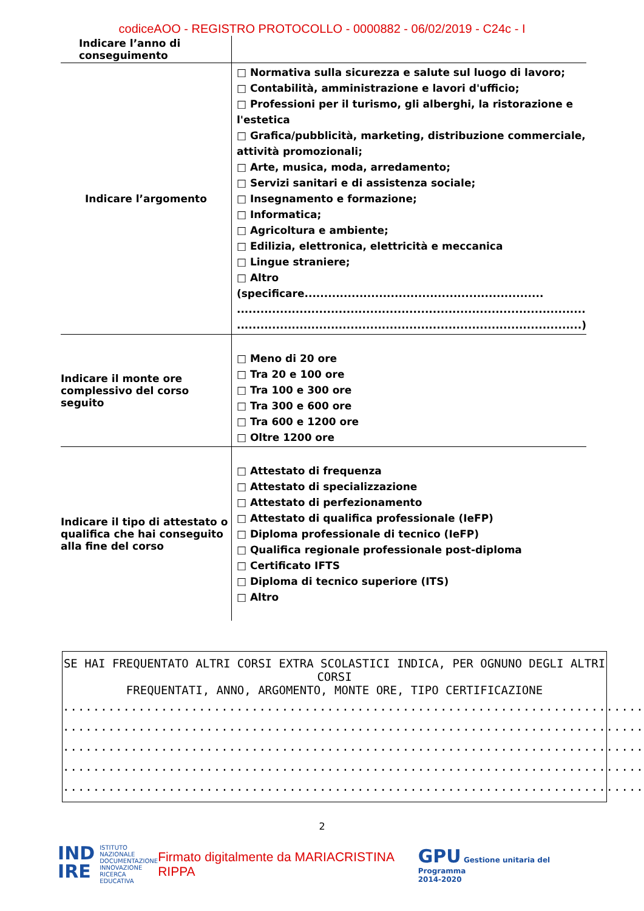codiceAOO - REGISTRO PROTOCOLLO - 0000882 - 06/02/2019 - C24c - I
| Indicare l’anno di conseguimento | |
| Indicare l’argomento | □ Normativa sulla sicurezza e salute sul luogo di lavoro; □ Contabilità, amministrazione e lavori d'ufficio; □ Professioni per il turismo, gli alberghi, la ristorazione e l'estetica □ Grafica/pubblicità, marketing, distribuzione commerciale, attività promozionali; □ Arte, musica, moda, arredamento; □ Servizi sanitari e di assistenza sociale; □ Insegnamento e formazione; □ Informatica; □ Agricoltura e ambiente; □ Edilizia, elettronica, elettricità e meccanica □ Lingue straniere; □ Altro (specificare............................................................. ......................................................................................... ........................................................................................) |
| Indicare il monte ore complessivo del corso seguito | □ Meno di 20 ore □ Tra 20 e 100 ore □ Tra 100 e 300 ore □ Tra 300 e 600 ore □ Tra 600 e 1200 ore □ Oltre 1200 ore |
| Indicare il tipo di attestato o qualifica che hai conseguito alla fine del corso | □ Attestato di frequenza □ Attestato di specializzazione □ Attestato di perfezionamento □ Attestato di qualifica professionale (IeFP) □ Diploma professionale di tecnico (IeFP) □ Qualifica regionale professionale post-diploma □ Certificato IFTS □ Diploma di tecnico superiore (ITS) □ Altro |
SE HAI FREQUENTATO ALTRI CORSI EXTRA SCOLASTICI INDICA, PER OGNUNO DEGLI ALTRI CORSI
FREQUENTATI, ANNO, ARGOMENTO, MONTE ORE, TIPO CERTIFICAZIONE
..............................................................................
..............................................................................
..............................................................................
..............................................................................
..............................................................................
2
IND
IRE
ISTITUTO
NAZIONALE
DOCUMENTAZIONE
INNOVAZIONE
RICERCA EDUCATIVA
Firmato digitalmente da MARIACRISTINA RIPPA
GPU Gestione unitaria del Programma
2014-2020